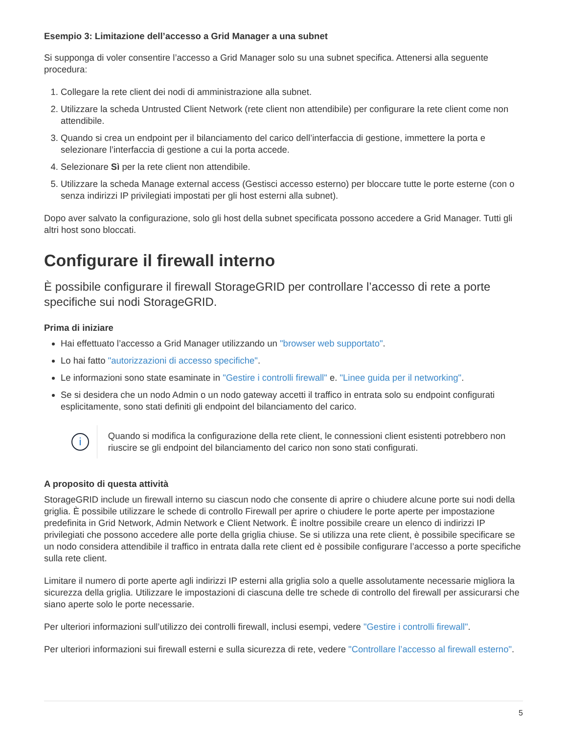Esempio 3: Limitazione dell’accesso a Grid Manager a una subnet
Si supponga di voler consentire l’accesso a Grid Manager solo su una subnet specifica. Attenersi alla seguente procedura:
1. Collegare la rete client dei nodi di amministrazione alla subnet.
2. Utilizzare la scheda Untrusted Client Network (rete client non attendibile) per configurare la rete client come non attendibile.
3. Quando si crea un endpoint per il bilanciamento del carico dell’interfaccia di gestione, immettere la porta e selezionare l’interfaccia di gestione a cui la porta accede.
4. Selezionare Sì per la rete client non attendibile.
5. Utilizzare la scheda Manage external access (Gestisci accesso esterno) per bloccare tutte le porte esterne (con o senza indirizzi IP privilegiati impostati per gli host esterni alla subnet).
Dopo aver salvato la configurazione, solo gli host della subnet specificata possono accedere a Grid Manager. Tutti gli altri host sono bloccati.
Configurare il firewall interno
È possibile configurare il firewall StorageGRID per controllare l’accesso di rete a porte specifiche sui nodi StorageGRID.
Prima di iniziare
Hai effettuato l’accesso a Grid Manager utilizzando un "browser web supportato".
Lo hai fatto "autorizzazioni di accesso specifiche".
Le informazioni sono state esaminate in "Gestire i controlli firewall" e. "Linee guida per il networking".
Se si desidera che un nodo Admin o un nodo gateway accetti il traffico in entrata solo su endpoint configurati esplicitamente, sono stati definiti gli endpoint del bilanciamento del carico.
i
Quando si modifica la configurazione della rete client, le connessioni client esistenti potrebbero non riuscire se gli endpoint del bilanciamento del carico non sono stati configurati.
A proposito di questa attività
StorageGRID include un firewall interno su ciascun nodo che consente di aprire o chiudere alcune porte sui nodi della griglia. È possibile utilizzare le schede di controllo Firewall per aprire o chiudere le porte aperte per impostazione predefinita in Grid Network, Admin Network e Client Network. È inoltre possibile creare un elenco di indirizzi IP privilegiati che possono accedere alle porte della griglia chiuse. Se si utilizza una rete client, è possibile specificare se un nodo considera attendibile il traffico in entrata dalla rete client ed è possibile configurare l’accesso a porte specifiche sulla rete client.
Limitare il numero di porte aperte agli indirizzi IP esterni alla griglia solo a quelle assolutamente necessarie migliora la sicurezza della griglia. Utilizzare le impostazioni di ciascuna delle tre schede di controllo del firewall per assicurarsi che siano aperte solo le porte necessarie.
Per ulteriori informazioni sull’utilizzo dei controlli firewall, inclusi esempi, vedere "Gestire i controlli firewall".
Per ulteriori informazioni sui firewall esterni e sulla sicurezza di rete, vedere "Controllare l’accesso al firewall esterno".
5